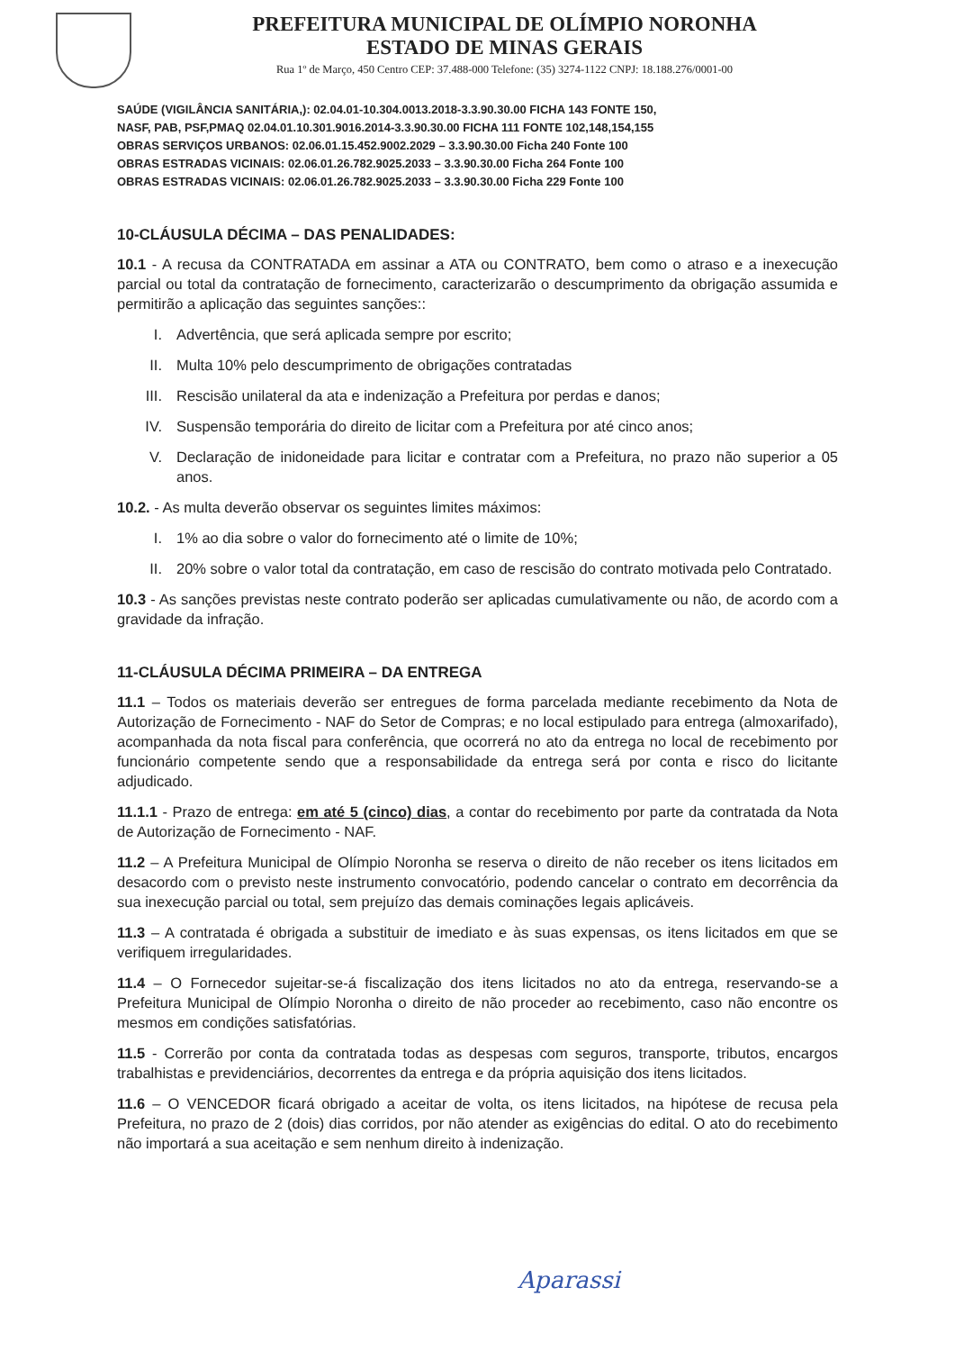PREFEITURA MUNICIPAL DE OLÍMPIO NORONHA
ESTADO DE MINAS GERAIS
Rua 1º de Março, 450 Centro CEP: 37.488-000 Telefone: (35) 3274-1122 CNPJ: 18.188.276/0001-00
SAÚDE (VIGILÂNCIA SANITÁRIA,): 02.04.01-10.304.0013.2018-3.3.90.30.00 FICHA 143 FONTE 150,
NASF, PAB, PSF,PMAQ 02.04.01.10.301.9016.2014-3.3.90.30.00 FICHA 111 FONTE 102,148,154,155
OBRAS SERVIÇOS URBANOS: 02.06.01.15.452.9002.2029 – 3.3.90.30.00 Ficha 240 Fonte 100
OBRAS ESTRADAS VICINAIS: 02.06.01.26.782.9025.2033 – 3.3.90.30.00 Ficha 264 Fonte 100
OBRAS ESTRADAS VICINAIS: 02.06.01.26.782.9025.2033 – 3.3.90.30.00 Ficha 229 Fonte 100
10-CLÁUSULA DÉCIMA – DAS PENALIDADES:
10.1 - A recusa da CONTRATADA em assinar a ATA ou CONTRATO, bem como o atraso e a inexecução parcial ou total da contratação de fornecimento, caracterizarão o descumprimento da obrigação assumida e permitirão a aplicação das seguintes sanções::
I. Advertência, que será aplicada sempre por escrito;
II. Multa 10% pelo descumprimento de obrigações contratadas
III. Rescisão unilateral da ata e indenização a Prefeitura por perdas e danos;
IV. Suspensão temporária do direito de licitar com a Prefeitura por até cinco anos;
V. Declaração de inidoneidade para licitar e contratar com a Prefeitura, no prazo não superior a 05 anos.
10.2. - As multa deverão observar os seguintes limites máximos:
I. 1% ao dia sobre o valor do fornecimento até o limite de 10%;
II. 20% sobre o valor total da contratação, em caso de rescisão do contrato motivada pelo Contratado.
10.3 - As sanções previstas neste contrato poderão ser aplicadas cumulativamente ou não, de acordo com a gravidade da infração.
11-CLÁUSULA DÉCIMA PRIMEIRA – DA ENTREGA
11.1 – Todos os materiais deverão ser entregues de forma parcelada mediante recebimento da Nota de Autorização de Fornecimento - NAF do Setor de Compras; e no local estipulado para entrega (almoxarifado), acompanhada da nota fiscal para conferência, que ocorrerá no ato da entrega no local de recebimento por funcionário competente sendo que a responsabilidade da entrega será por conta e risco do licitante adjudicado.
11.1.1 - Prazo de entrega: em até 5 (cinco) dias, a contar do recebimento por parte da contratada da Nota de Autorização de Fornecimento - NAF.
11.2 – A Prefeitura Municipal de Olímpio Noronha se reserva o direito de não receber os itens licitados em desacordo com o previsto neste instrumento convocatório, podendo cancelar o contrato em decorrência da sua inexecução parcial ou total, sem prejuízo das demais cominações legais aplicáveis.
11.3 – A contratada é obrigada a substituir de imediato e às suas expensas, os itens licitados em que se verifiquem irregularidades.
11.4 – O Fornecedor sujeitar-se-á fiscalização dos itens licitados no ato da entrega, reservando-se a Prefeitura Municipal de Olímpio Noronha o direito de não proceder ao recebimento, caso não encontre os mesmos em condições satisfatórias.
11.5 - Correrão por conta da contratada todas as despesas com seguros, transporte, tributos, encargos trabalhistas e previdenciários, decorrentes da entrega e da própria aquisição dos itens licitados.
11.6 – O VENCEDOR ficará obrigado a aceitar de volta, os itens licitados, na hipótese de recusa pela Prefeitura, no prazo de 2 (dois) dias corridos, por não atender as exigências do edital. O ato do recebimento não importará a sua aceitação e sem nenhum direito à indenização.
Aparassi